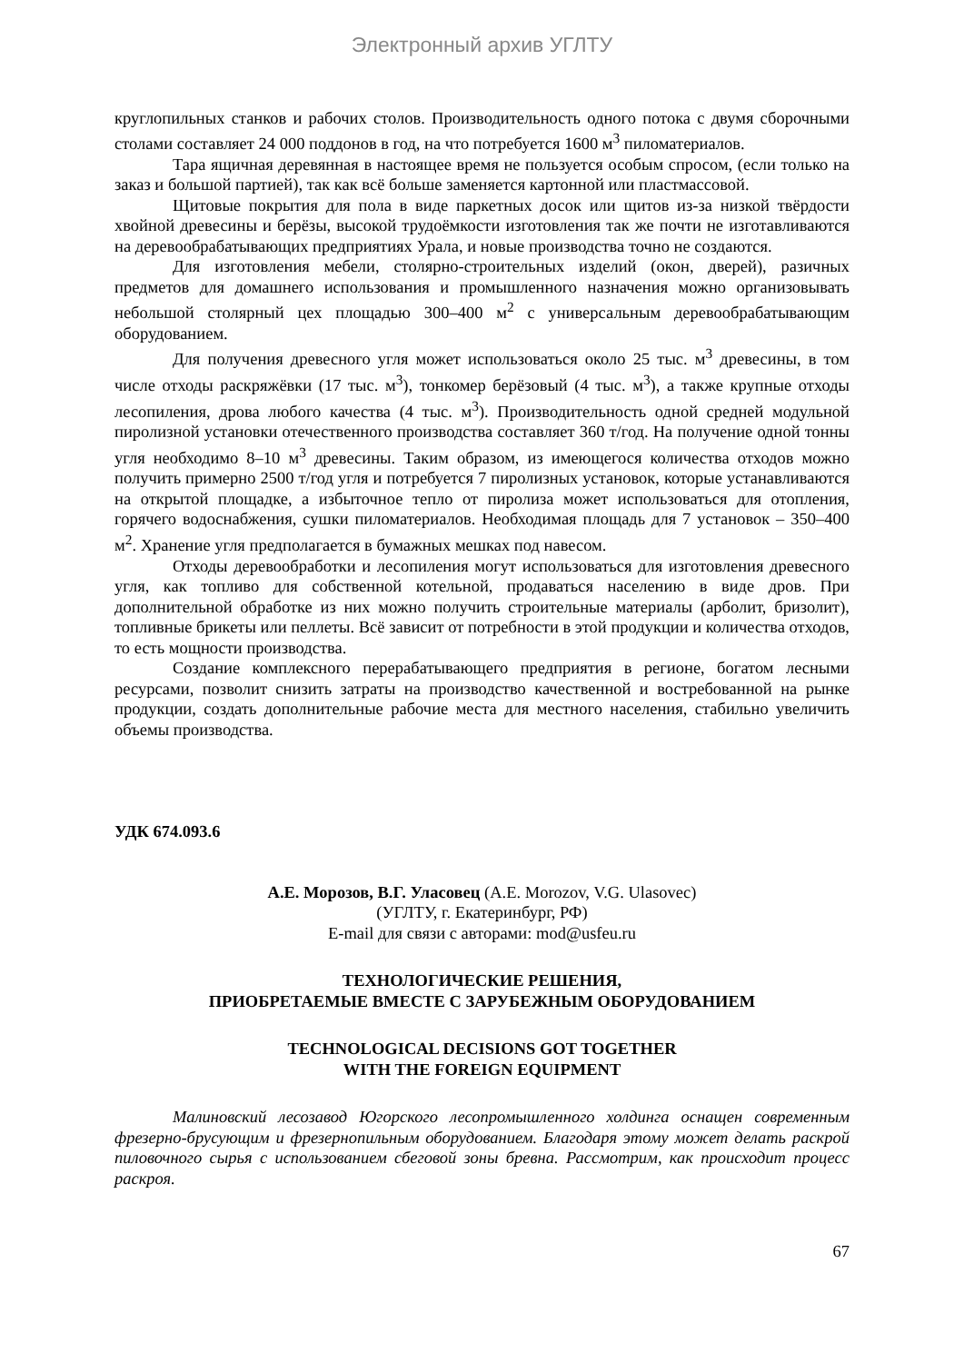Электронный архив УГЛТУ
круглопильных станков и рабочих столов. Производительность одного потока с двумя сборочными столами составляет 24 000 поддонов в год, на что потребуется 1600 м<sup>3</sup> пиломатериалов.
Тара ящичная деревянная в настоящее время не пользуется особым спросом, (если только на заказ и большой партией), так как всё больше заменяется картонной или пластмассовой.
Щитовые покрытия для пола в виде паркетных досок или щитов из-за низкой твёрдости хвойной древесины и берёзы, высокой трудоёмкости изготовления так же почти не изготавливаются на деревообрабатывающих предприятиях Урала, и новые производства точно не создаются.
Для изготовления мебели, столярно-строительных изделий (окон, дверей), разичных предметов для домашнего использования и промышленного назначения можно организовывать небольшой столярный цех площадью 300–400 м<sup>2</sup> с универсальным деревообрабатывающим оборудованием.
Для получения древесного угля может использоваться около 25 тыс. м<sup>3</sup> древесины, в том числе отходы раскряжёвки (17 тыс. м<sup>3</sup>), тонкомер берёзовый (4 тыс. м<sup>3</sup>), а также крупные отходы лесопиления, дрова любого качества (4 тыс. м<sup>3</sup>). Производительность одной средней модульной пиролизной установки отечественного производства составляет 360 т/год. На получение одной тонны угля необходимо 8–10 м<sup>3</sup> древесины. Таким образом, из имеющегося количества отходов можно получить примерно 2500 т/год угля и потребуется 7 пиролизных установок, которые устанавливаются на открытой площадке, а избыточное тепло от пиролиза может использоваться для отопления, горячего водоснабжения, сушки пиломатериалов. Необходимая площадь для 7 установок – 350–400 м<sup>2</sup>. Хранение угля предполагается в бумажных мешках под навесом.
Отходы деревообработки и лесопиления могут использоваться для изготовления древесного угля, как топливо для собственной котельной, продаваться населению в виде дров. При дополнительной обработке из них можно получить строительные материалы (арболит, бризолит), топливные брикеты или пеллеты. Всё зависит от потребности в этой продукции и количества отходов, то есть мощности производства.
Создание комплексного перерабатывающего предприятия в регионе, богатом лесными ресурсами, позволит снизить затраты на производство качественной и востребованной на рынке продукции, создать дополнительные рабочие места для местного населения, стабильно увеличить объемы производства.
УДК 674.093.6
А.Е. Морозов, В.Г. Уласовец (A.E. Morozov, V.G. Ulasovec)
(УГЛТУ, г. Екатеринбург, РФ)
E-mail для связи с авторами: mod@usfeu.ru
ТЕХНОЛОГИЧЕСКИЕ РЕШЕНИЯ,
ПРИОБРЕТАЕМЫЕ ВМЕСТЕ С ЗАРУБЕЖНЫМ ОБОРУДОВАНИЕМ
TECHNOLOGICAL DECISIONS GOT TOGETHER
WITH THE FOREIGN EQUIPMENT
Малиновский лесозавод Югорского лесопромышленного холдинга оснащен современным фрезерно-брусующим и фрезернопильным оборудованием. Благодаря этому может делать раскрой пиловочного сырья с использованием сбеговой зоны бревна. Рассмотрим, как происходит процесс раскроя.
67